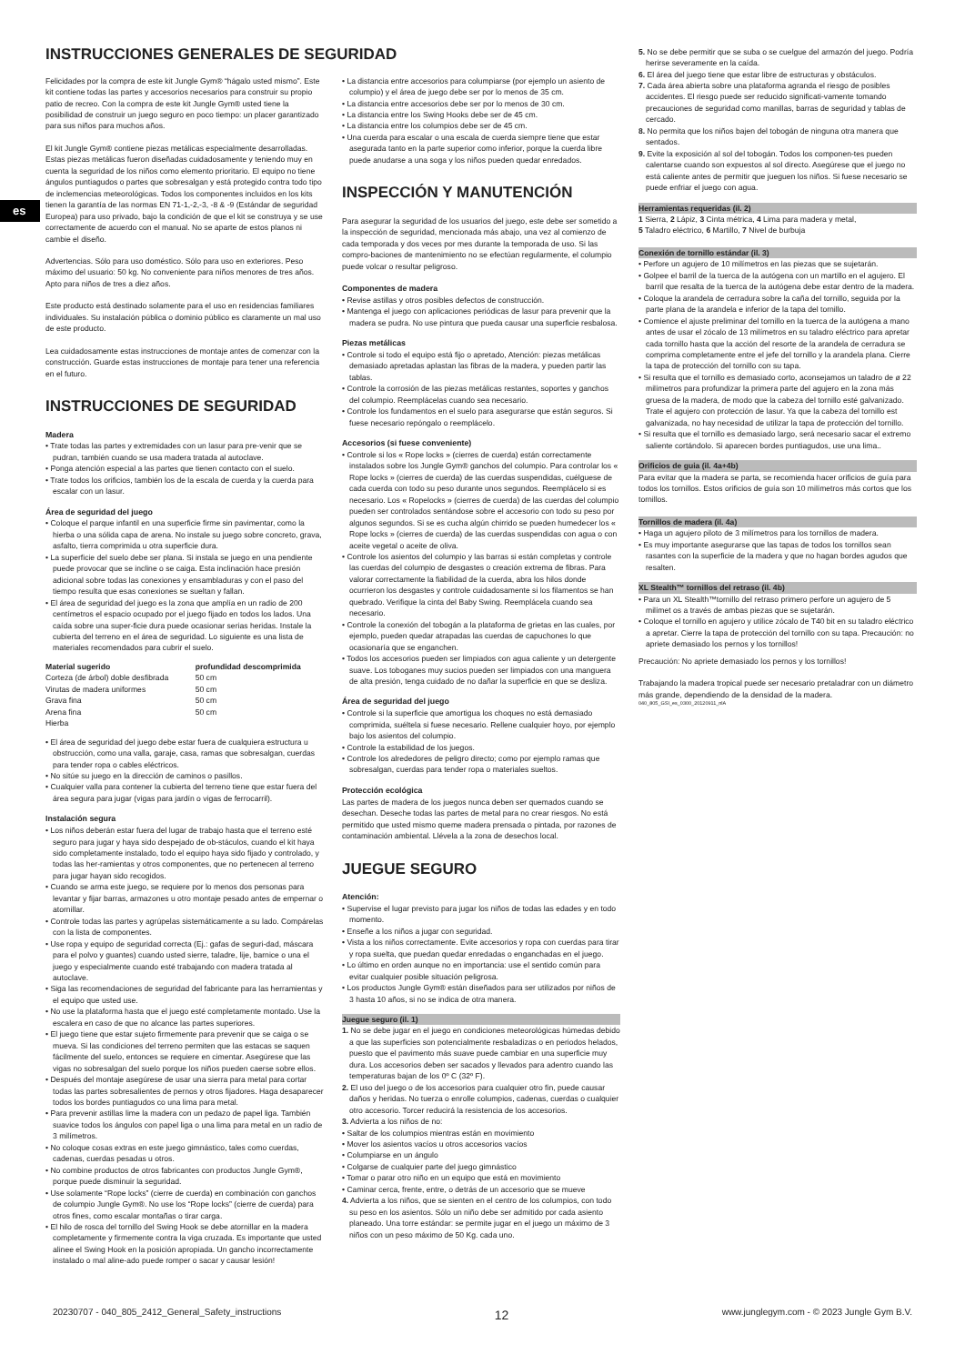es
INSTRUCCIONES GENERALES DE SEGURIDAD
Felicidades por la compra de este kit Jungle Gym® “hágalo usted mismo”. Este kit contiene todas las partes y accesorios necesarios para construir su propio patio de recreo. Con la compra de este kit Jungle Gym® usted tiene la posibilidad de construir un juego seguro en poco tiempo: un placer garantizado para sus niños para muchos años.
El kit Jungle Gym® contiene piezas metálicas especialmente desarrolladas. Estas piezas metálicas fueron diseñadas cuidadosamente y teniendo muy en cuenta la seguridad de los niños como elemento prioritario. El equipo no tiene ángulos puntiagudos o partes que sobresalgan y está protegido contra todo tipo de inclemencias meteorológicas. Todos los componentes incluidos en los kits tienen la garantía de las normas EN 71-1,-2,-3, -8 & -9 (Estándar de seguridad Europea) para uso privado, bajo la condición de que el kit se construya y se use correctamente de acuerdo con el manual. No se aparte de estos planos ni cambie el diseño.
Advertencias. Sólo para uso doméstico. Sólo para uso en exteriores. Peso máximo del usuario: 50 kg. No conveniente para niños menores de tres años. Apto para niños de tres a diez años.
Este producto está destinado solamente para el uso en residencias familiares individuales. Su instalación pública o dominio público es claramente un mal uso de este producto.
Lea cuidadosamente estas instrucciones de montaje antes de comenzar con la construcción. Guarde estas instrucciones de montaje para tener una referencia en el futuro.
INSTRUCCIONES DE SEGURIDAD
Madera
• Trate todas las partes y extremidades con un lasur para pre-venir que se pudran, también cuando se usa madera tratada al autoclave.
• Ponga atención especial a las partes que tienen contacto con el suelo.
• Trate todos los orificios, también los de la escala de cuerda y la cuerda para escalar con un lasur.
Área de seguridad del juego
• Coloque el parque infantil en una superficie firme sin pavimentar, como la hierba o una sólida capa de arena. No instale su juego sobre concreto, grava, asfalto, tierra comprimida u otra superficie dura.
• La superficie del suelo debe ser plana. Si instala se juego en una pendiente puede provocar que se incline o se caiga. Esta inclinación hace presión adicional sobre todas las conexiones y ensambladuras y con el paso del tiempo resulta que esas conexiones se sueltan y fallan.
• El área de seguridad del juego es la zona que amplía en un radio de 200 centímetros el espacio ocupado por el juego fijado en todos los lados. Una caída sobre una super-ficie dura puede ocasionar serias heridas. Instale la cubierta del terreno en el área de seguridad. Lo siguiente es una lista de materiales recomendados para cubrir el suelo.
| Material sugerido | profundidad descomprimida |
| --- | --- |
| Corteza (de árbol) doble desfibrada | 50 cm |
| Virutas de madera uniformes | 50 cm |
| Grava fina | 50 cm |
| Arena fina | 50 cm |
| Hierba | |
• El área de seguridad del juego debe estar fuera de cualquiera estructura u obstrucción, como una valla, garaje, casa, ramas que sobresalgan, cuerdas para tender ropa o cables eléctricos.
• No sitúe su juego en la dirección de caminos o pasillos.
• Cualquier valla para contener la cubierta del terreno tiene que estar fuera del área segura para jugar (vigas para jardín o vigas de ferrocarril).
Instalación segura
• Los niños deberán estar fuera del lugar de trabajo hasta que el terreno esté seguro para jugar y haya sido despejado de ob-stáculos, cuando el kit haya sido completamente instalado, todo el equipo haya sido fijado y controlado, y todas las her-ramientas y otros componentes, que no pertenecen al terreno para jugar hayan sido recogidos.
• Cuando se arma este juego, se requiere por lo menos dos personas para levantar y fijar barras, armazones u otro montaje pesado antes de empernar o atornillar.
• Controle todas las partes y agrúpelas sistemáticamente a su lado. Compárelas con la lista de componentes.
• Use ropa y equipo de seguridad correcta (Ej.: gafas de seguri-dad, máscara para el polvo y guantes) cuando usted sierre, taladre, lije, barnice o una el juego y especialmente cuando esté trabajando con madera tratada al autoclave.
• Siga las recomendaciones de seguridad del fabricante para las herramientas y el equipo que usted use.
• No use la plataforma hasta que el juego esté completamente montado. Use la escalera en caso de que no alcance las partes superiores.
• El juego tiene que estar sujeto firmemente para prevenir que se caiga o se mueva. Si las condiciones del terreno permiten que las estacas se saquen fácilmente del suelo, entonces se requiere en cimentar. Asegúrese que las vigas no sobresalgan del suelo porque los niños pueden caerse sobre ellos.
• Después del montaje asegúrese de usar una sierra para metal para cortar todas las partes sobresalientes de pernos y otros fijadores. Haga desaparecer todos los bordes puntiagudos co una lima para metal.
• Para prevenir astillas lime la madera con un pedazo de papel liga. También suavice todos los ángulos con papel liga o una lima para metal en un radio de 3 milímetros.
• No coloque cosas extras en este juego gimnástico, tales como cuerdas, cadenas, cuerdas pesadas u otros.
• No combine productos de otros fabricantes con productos Jungle Gym®, porque puede disminuir la seguridad.
• Use solamente “Rope locks” (cierre de cuerda) en combinación con ganchos de columpio Jungle Gym®. No use los “Rope locks” (cierre de cuerda) para otros fines, como escalar montañas o tirar carga.
• El hilo de rosca del tornillo del Swing Hook se debe atornillar en la madera completamente y firmemente contra la viga cruzada. Es importante que usted alinee el Swing Hook en la posición apropiada. Un gancho incorrectamente instalado o mal aline-ado puede romper o sacar y causar lesión!
• La distancia entre accesorios para columpiarse (por ejemplo un asiento de columpio) y el área de juego debe ser por lo menos de 35 cm.
• La distancia entre accesorios debe ser por lo menos de 30 cm.
• La distancia entre los Swing Hooks debe ser de 45 cm.
• La distancia entre los columpios debe ser de 45 cm.
• Una cuerda para escalar o una escala de cuerda siempre tiene que estar asegurada tanto en la parte superior como inferior, porque la cuerda libre puede anudarse a una soga y los niños pueden quedar enredados.
INSPECCIÓN Y MANUTENCIÓN
Para asegurar la seguridad de los usuarios del juego, este debe ser sometido a la inspección de seguridad, mencionada más abajo, una vez al comienzo de cada temporada y dos veces por mes durante la temporada de uso. Si las compro-baciones de mantenimiento no se efectúan regularmente, el columpio puede volcar o resultar peligroso.
Componentes de madera
• Revise astillas y otros posibles defectos de construcción.
• Mantenga el juego con aplicaciones periódicas de lasur para prevenir que la madera se pudra. No use pintura que pueda causar una superficie resbalosa.
Piezas metálicas
• Controle si todo el equipo está fijo o apretado, Atención: piezas metálicas demasiado apretadas aplastan las fibras de la madera, y pueden partir las tablas.
• Controle la corrosión de las piezas metálicas restantes, soportes y ganchos del columpio. Reemplácelas cuando sea necesario.
• Controle los fundamentos en el suelo para asegurarse que están seguros. Si fuese necesario repóngalo o reemplácelo.
Accesorios (si fuese conveniente)
• Controle si los « Rope locks » (cierres de cuerda) están correctamente instalados sobre los Jungle Gym® ganchos del columpio. Para controlar los « Rope locks » (cierres de cuerda) de las cuerdas suspendidas, cuélguese de cada cuerda con todo su peso durante unos segundos. Reemplácelo si es necesario. Los « Ropelocks » (cierres de cuerda) de las cuerdas del columpio pueden ser controlados sentándose sobre el accesorio con todo su peso por algunos segundos. Si se es cucha algún chirrido se pueden humedecer los « Rope locks » (cierres de cuerda) de las cuerdas suspendidas con agua o con aceite vegetal o aceite de oliva.
• Controle los asientos del columpio y las barras si están completas y controle las cuerdas del columpio de desgastes o creación extrema de fibras. Para valorar correctamente la fiabilidad de la cuerda, abra los hilos donde ocurrieron los desgastes y controle cuidadosamente si los filamentos se han quebrado. Verifique la cinta del Baby Swing. Reemplácela cuando sea necesario.
• Controle la conexión del tobogán a la plataforma de grietas en las cuales, por ejemplo, pueden quedar atrapadas las cuerdas de capuchones lo que ocasionaría que se enganchen.
• Todos los accesorios pueden ser limpiados con agua caliente y un detergente suave. Los toboganes muy sucios pueden ser limpiados con una manguera de alta presión, tenga cuidado de no dañar la superficie en que se desliza.
Área de seguridad del juego
• Controle si la superficie que amortigua los choques no está demasiado comprimida, suéltela si fuese necesario. Rellene cualquier hoyo, por ejemplo bajo los asientos del columpio.
• Controle la estabilidad de los juegos.
• Controle los alrededores de peligro directo; como por ejemplo ramas que sobresalgan, cuerdas para tender ropa o materiales sueltos.
Protección ecológica
Las partes de madera de los juegos nunca deben ser quemados cuando se desechan. Deseche todas las partes de metal para no crear riesgos. No está permitido que usted mismo queme madera prensada o pintada, por razones de contaminación ambiental. Llévela a la zona de desechos local.
JUEGUE SEGURO
Atención:
• Supervise el lugar previsto para jugar los niños de todas las edades y en todo momento.
• Enseñe a los niños a jugar con seguridad.
• Vista a los niños correctamente. Evite accesorios y ropa con cuerdas para tirar y ropa suelta, que puedan quedar enredadas o enganchadas en el juego.
• Lo último en orden aunque no en importancia: use el sentido común para evitar cualquier posible situación peligrosa.
• Los productos Jungle Gym® están diseñados para ser utilizados por niños de 3 hasta 10 años, si no se indica de otra manera.
Juegue seguro (il. 1)
1. No se debe jugar en el juego en condiciones meteorológicas húmedas debido a que las superficies son potencialmente resbaladizas o en periodos helados, puesto que el pavimento más suave puede cambiar en una superficie muy dura. Los accesorios deben ser sacados y llevados para adentro cuando las temperaturas bajan de los 0º C (32º F).
2. El uso del juego o de los accesorios para cualquier otro fin, puede causar daños y heridas. No tuerza o enrolle columpios, cadenas, cuerdas o cualquier otro accesorio. Torcer reducirá la resistencia de los accesorios.
3. Advierta a los niños de no:
• Saltar de los columpios mientras están en movimiento
• Mover los asientos vacíos u otros accesorios vacíos
• Columpiarse en un ángulo
• Colgarse de cualquier parte del juego gimnástico
• Tomar o parar otro niño en un equipo que está en movimiento
• Caminar cerca, frente, entre, o detrás de un accesorio que se mueve
4. Advierta a los niños, que se sienten en el centro de los columpios, con todo su peso en los asientos. Sólo un niño debe ser admitido por cada asiento planeado. Una torre estándar: se permite jugar en el juego un máximo de 3 niños con un peso máximo de 50 Kg. cada uno.
5. No se debe permitir que se suba o se cuelgue del armazón del juego. Podría herirse severamente en la caída.
6. El área del juego tiene que estar libre de estructuras y obstáculos.
7. Cada área abierta sobre una plataforma agranda el riesgo de posibles accidentes. El riesgo puede ser reducido significati-vamente tomando precauciones de seguridad como manillas, barras de seguridad y tablas de cercado.
8. No permita que los niños bajen del tobogán de ninguna otra manera que sentados.
9. Evite la exposición al sol del tobogán. Todos los componen-tes pueden calentarse cuando son expuestos al sol directo. Asegúrese que el juego no está caliente antes de permitir que jueguen los niños. Si fuese necesario se puede enfriar el juego con agua.
Herramientas requeridas (il. 2)
1 Sierra, 2 Lápiz, 3 Cinta métrica, 4 Lima para madera y metal,
5 Taladro eléctrico, 6 Martillo, 7 Nivel de burbuja
Conexión de tornillo estándar (il. 3)
• Perfore un agujero de 10 milímetros en las piezas que se sujetarán.
• Golpee el barril de la tuerca de la autógena con un martillo en el agujero. El barril que resalta de la tuerca de la autógena debe estar dentro de la madera.
• Coloque la arandela de cerradura sobre la caña del tornillo, seguida por la parte plana de la arandela e inferior de la tapa del tornillo.
• Comience el ajuste preliminar del tornillo en la tuerca de la autógena a mano antes de usar el zócalo de 13 milímetros en su taladro eléctrico para apretar cada tornillo hasta que la acción del resorte de la arandela de cerradura se comprima completamente entre el jefe del tornillo y la arandela plana. Cierre la tapa de protección del tornillo con su tapa.
• Si resulta que el tornillo es demasiado corto, aconsejamos un taladro de ø 22 milímetros para profundizar la primera parte del agujero en la zona más gruesa de la madera, de modo que la cabeza del tornillo esté galvanizado. Trate el agujero con protección de lasur. Ya que la cabeza del tornillo est galvanizada, no hay necesidad de utilizar la tapa de protección del tornillo.
• Si resulta que el tornillo es demasiado largo, será necesario sacar el extremo saliente cortándolo. Si aparecen bordes puntiagudos, use una lima..
Orificios de guia (il. 4a+4b)
Para evitar que la madera se parta, se recomienda hacer orificios de guía para todos los tornillos. Estos orificios de guía son 10 milímetros más cortos que los tornillos.
Tornillos de madera (il. 4a)
• Haga un agujero piloto de 3 milímetros para los tornillos de madera.
• Es muy importante asegurarse que las tapas de todos los tornillos sean rasantes con la superficie de la madera y que no hagan bordes agudos que resalten.
XL Stealth™ tornillos del retraso (il. 4b)
• Para un XL Stealth™tornillo del retraso primero perfore un agujero de 5 milímet os a través de ambas piezas que se sujetarán.
• Coloque el tornillo en agujero y utilice zócalo de T40 bit en su taladro eléctrico a apretar. Cierre la tapa de protección del tornillo con su tapa. Precaución: no apriete demasiado los pernos y los tornillos!
Precaución: No apriete demasiado los pernos y los tornillos!
Trabajando la madera tropical puede ser necesario pretaladrar con un diámetro más grande, dependiendo de la densidad de la madera.
040_805_GSI_es_0300_20120911_nlA
20230707 - 040_805_2412_General_Safety_instructions 12 www.junglegym.com - © 2023 Jungle Gym B.V.